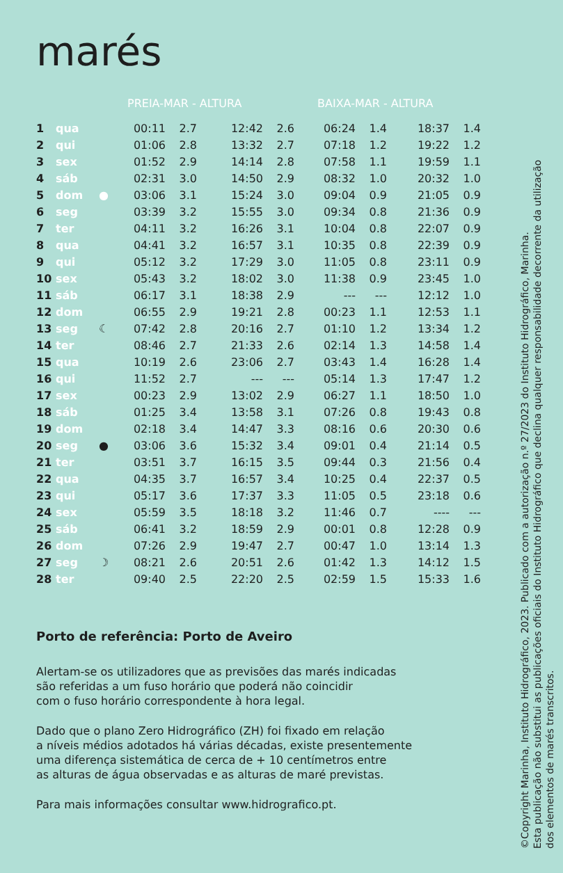marés
| | | | PREIA-MAR - ALTURA | | | | | BAIXA-MAR - ALTURA | | | |
| --- | --- | --- | --- | --- | --- | --- | --- | --- | --- | --- | --- |
| 1 | qua | | 00:11 | 2.7 | 12:42 | 2.6 | | 06:24 | 1.4 | 18:37 | 1.4 |
| 2 | qui | | 01:06 | 2.8 | 13:32 | 2.7 | | 07:18 | 1.2 | 19:22 | 1.2 |
| 3 | sex | | 01:52 | 2.9 | 14:14 | 2.8 | | 07:58 | 1.1 | 19:59 | 1.1 |
| 4 | sáb | | 02:31 | 3.0 | 14:50 | 2.9 | | 08:32 | 1.0 | 20:32 | 1.0 |
| 5 | dom | ● | 03:06 | 3.1 | 15:24 | 3.0 | | 09:04 | 0.9 | 21:05 | 0.9 |
| 6 | seg | | 03:39 | 3.2 | 15:55 | 3.0 | | 09:34 | 0.8 | 21:36 | 0.9 |
| 7 | ter | | 04:11 | 3.2 | 16:26 | 3.1 | | 10:04 | 0.8 | 22:07 | 0.9 |
| 8 | qua | | 04:41 | 3.2 | 16:57 | 3.1 | | 10:35 | 0.8 | 22:39 | 0.9 |
| 9 | qui | | 05:12 | 3.2 | 17:29 | 3.0 | | 11:05 | 0.8 | 23:11 | 0.9 |
| 10 | sex | | 05:43 | 3.2 | 18:02 | 3.0 | | 11:38 | 0.9 | 23:45 | 1.0 |
| 11 | sáb | | 06:17 | 3.1 | 18:38 | 2.9 | | --- | --- | 12:12 | 1.0 |
| 12 | dom | | 06:55 | 2.9 | 19:21 | 2.8 | | 00:23 | 1.1 | 12:53 | 1.1 |
| 13 | seg | ☾ | 07:42 | 2.8 | 20:16 | 2.7 | | 01:10 | 1.2 | 13:34 | 1.2 |
| 14 | ter | | 08:46 | 2.7 | 21:33 | 2.6 | | 02:14 | 1.3 | 14:58 | 1.4 |
| 15 | qua | | 10:19 | 2.6 | 23:06 | 2.7 | | 03:43 | 1.4 | 16:28 | 1.4 |
| 16 | qui | | 11:52 | 2.7 | --- | --- | | 05:14 | 1.3 | 17:47 | 1.2 |
| 17 | sex | | 00:23 | 2.9 | 13:02 | 2.9 | | 06:27 | 1.1 | 18:50 | 1.0 |
| 18 | sáb | | 01:25 | 3.4 | 13:58 | 3.1 | | 07:26 | 0.8 | 19:43 | 0.8 |
| 19 | dom | | 02:18 | 3.4 | 14:47 | 3.3 | | 08:16 | 0.6 | 20:30 | 0.6 |
| 20 | seg | ● | 03:06 | 3.6 | 15:32 | 3.4 | | 09:01 | 0.4 | 21:14 | 0.5 |
| 21 | ter | | 03:51 | 3.7 | 16:15 | 3.5 | | 09:44 | 0.3 | 21:56 | 0.4 |
| 22 | qua | | 04:35 | 3.7 | 16:57 | 3.4 | | 10:25 | 0.4 | 22:37 | 0.5 |
| 23 | qui | | 05:17 | 3.6 | 17:37 | 3.3 | | 11:05 | 0.5 | 23:18 | 0.6 |
| 24 | sex | | 05:59 | 3.5 | 18:18 | 3.2 | | 11:46 | 0.7 | ---- | --- |
| 25 | sáb | | 06:41 | 3.2 | 18:59 | 2.9 | | 00:01 | 0.8 | 12:28 | 0.9 |
| 26 | dom | | 07:26 | 2.9 | 19:47 | 2.7 | | 00:47 | 1.0 | 13:14 | 1.3 |
| 27 | seg | ☽ | 08:21 | 2.6 | 20:51 | 2.6 | | 01:42 | 1.3 | 14:12 | 1.5 |
| 28 | ter | | 09:40 | 2.5 | 22:20 | 2.5 | | 02:59 | 1.5 | 15:33 | 1.6 |
Porto de referência: Porto de Aveiro
Alertam-se os utilizadores que as previsões das marés indicadas
são referidas a um fuso horário que poderá não coincidir
com o fuso horário correspondente à hora legal.
Dado que o plano Zero Hidrográfico (ZH) foi fixado em relação
a níveis médios adotados há várias décadas, existe presentemente
uma diferença sistemática de cerca de + 10 centímetros entre
as alturas de água observadas e as alturas de maré previstas.
Para mais informações consultar www.hidrografico.pt.
©Copyright Marinha, Instituto Hidrográfico, 2023. Publicado com a autorização n.º 27/2023 do Instituto Hidrográfico, Marinha.
Esta publicação não substitui as publicações oficiais do Instituto Hidrográfico que declina qualquer responsabilidade decorrente da utilização
dos elementos de marés transcritos.